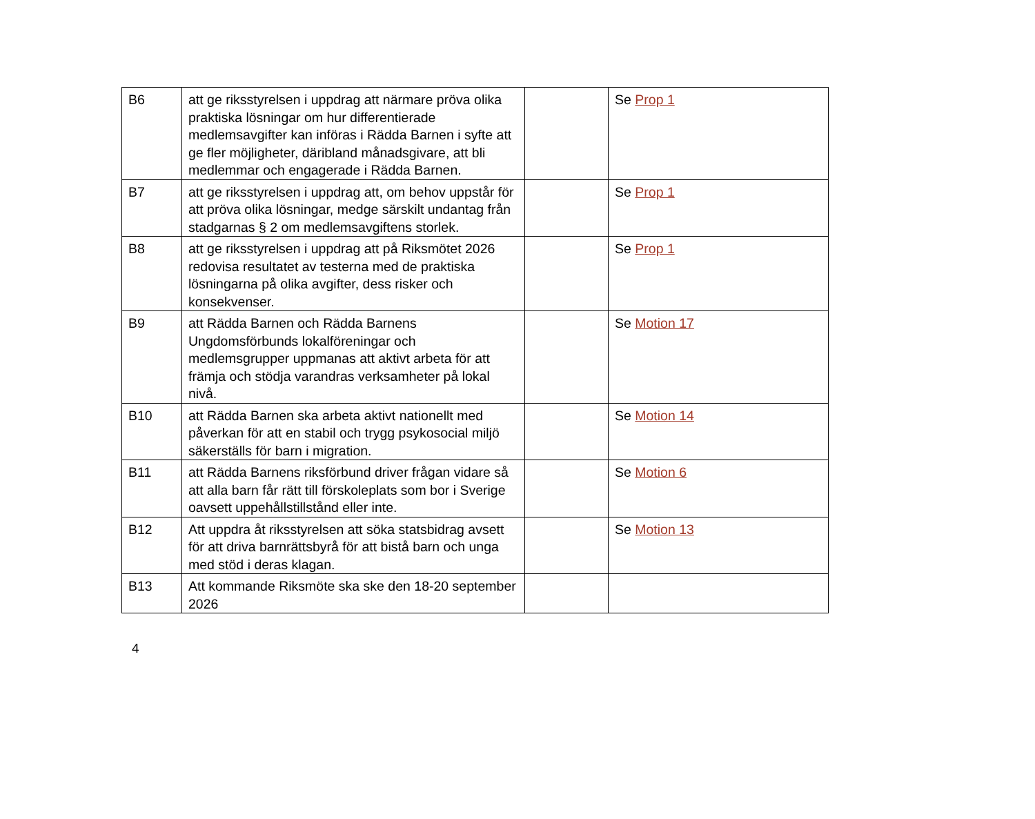| B6 | att ge riksstyrelsen i uppdrag att närmare pröva olika praktiska lösningar om hur differentierade medlemsavgifter kan införas i Rädda Barnen i syfte att ge fler möjligheter, däribland månadsgivare, att bli medlemmar och engagerade i Rädda Barnen. | | Se Prop 1 |
| B7 | att ge riksstyrelsen i uppdrag att, om behov uppstår för att pröva olika lösningar, medge särskilt undantag från stadgarnas § 2 om medlemsavgiftens storlek. | | Se Prop 1 |
| B8 | att ge riksstyrelsen i uppdrag att på Riksmötet 2026 redovisa resultatet av testerna med de praktiska lösningarna på olika avgifter, dess risker och konsekvenser. | | Se Prop 1 |
| B9 | att Rädda Barnen och Rädda Barnens Ungdomsförbunds lokalföreningar och medlemsgrupper uppmanas att aktivt arbeta för att främja och stödja varandras verksamheter på lokal nivå. | | Se Motion 17 |
| B10 | att Rädda Barnen ska arbeta aktivt nationellt med påverkan för att en stabil och trygg psykosocial miljö säkerställs för barn i migration. | | Se Motion 14 |
| B11 | att Rädda Barnens riksförbund driver frågan vidare så att alla barn får rätt till förskoleplats som bor i Sverige oavsett uppehållstillstånd eller inte. | | Se Motion 6 |
| B12 | Att uppdra åt riksstyrelsen att söka statsbidrag avsett för att driva barnrättsbyrå för att bistå barn och unga med stöd i deras klagan. | | Se Motion 13 |
| B13 | Att kommande Riksmöte ska ske den 18-20 september 2026 | | |
4